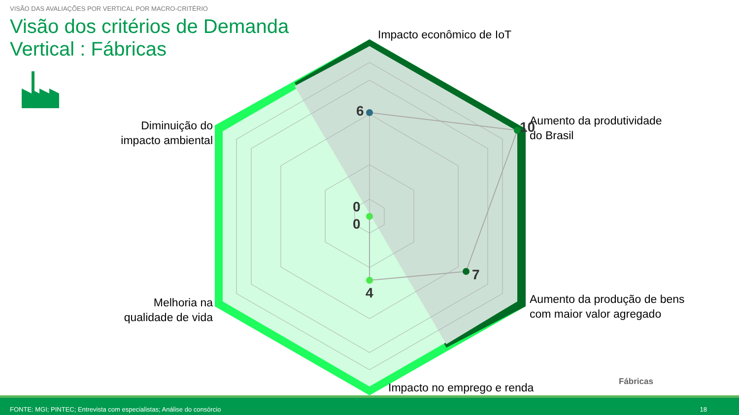VISÃO DAS AVALIAÇÕES POR VERTICAL POR MACRO-CRITÉRIO
Visão dos critérios de Demanda
Vertical : Fábricas
Impacto econômico de IoT
Aumento da produtividade
do Brasil
Aumento da produção de bens
com maior valor agregado
Impacto no emprego e renda
Melhoria na
qualidade de vida
Diminuição do
impacto ambiental
6
10
7
4
0
0
Fábricas
FONTE: MGI; PINTEC; Entrevista com especialistas; Análise do consórcio 18